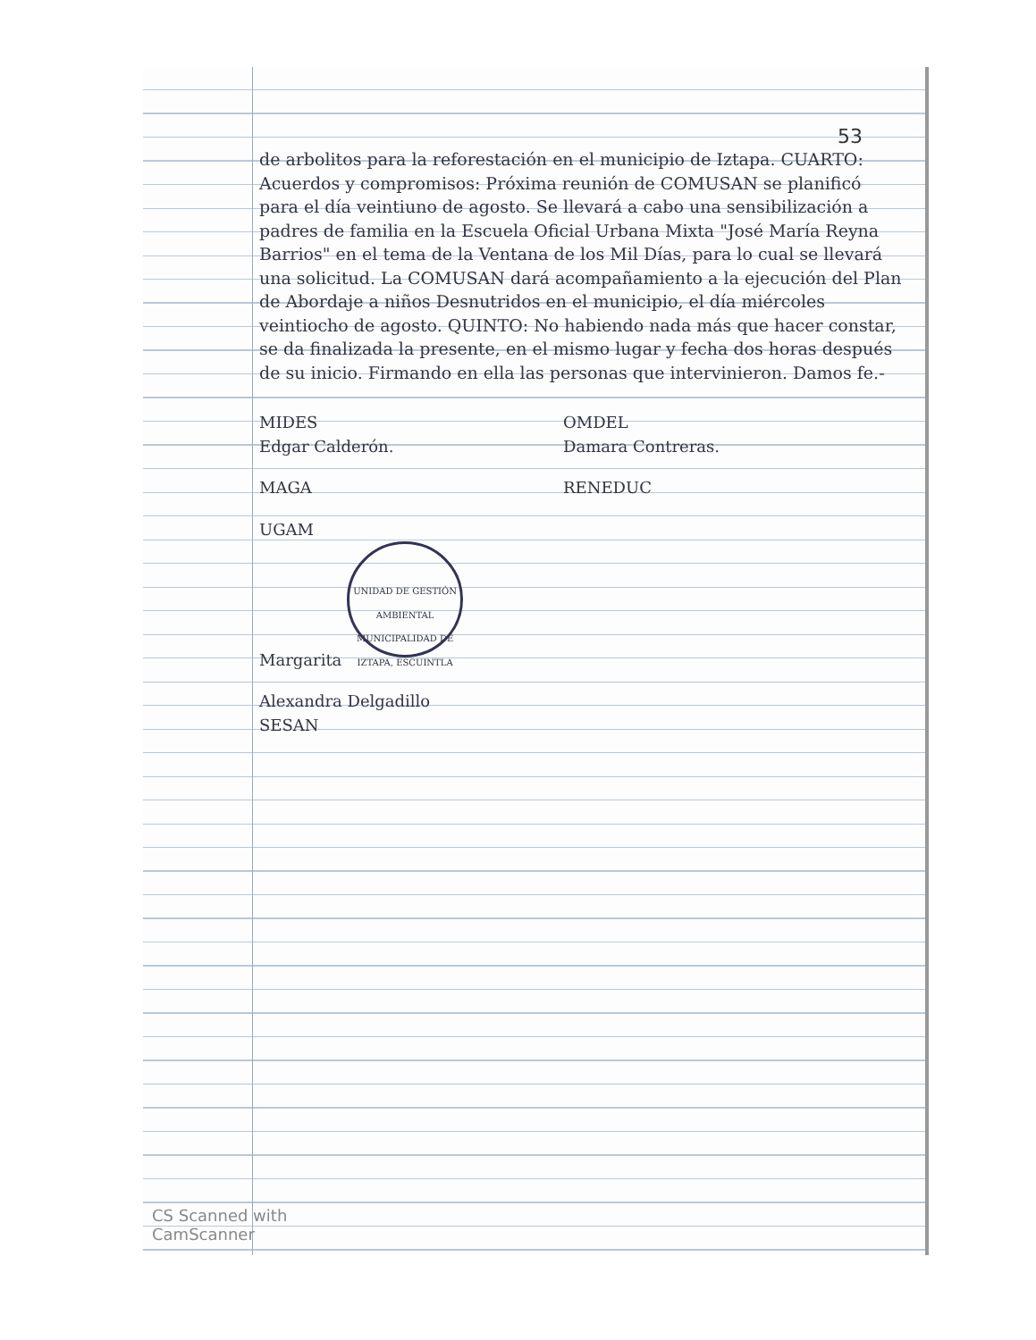53
de arbolitos para la reforestación en el municipio de Iztapa. CUARTO: Acuerdos y compromisos: Próxima reunión de COMUSAN se planificó para el día veintiuno de agosto. Se llevará a cabo una sensibilización a padres de familia en la Escuela Oficial Urbana Mixta "José María Reyna Barrios" en el tema de la Ventana de los Mil Días, para lo cual se llevará una solicitud. La COMUSAN dará acompañamiento a la ejecución del Plan de Abordaje a niños Desnutridos en el municipio, el día miércoles veintiocho de agosto. QUINTO: No habiendo nada más que hacer constar, se da finalizada la presente, en el mismo lugar y fecha dos horas después de su inicio. Firmando en ella las personas que intervinieron. Damos fe.-
MIDES
Edgar Calderón.
OMDEL
Damara Contreras.
MAGA
RENEDUC
UGAM
Margarita UNIDAD DE GESTIÓN AMBIENTAL
MUNICIPALIDAD DE IZTAPA, ESCUINTLA
Alexandra Delgadillo
SESAN
CS Scanned with
CamScanner